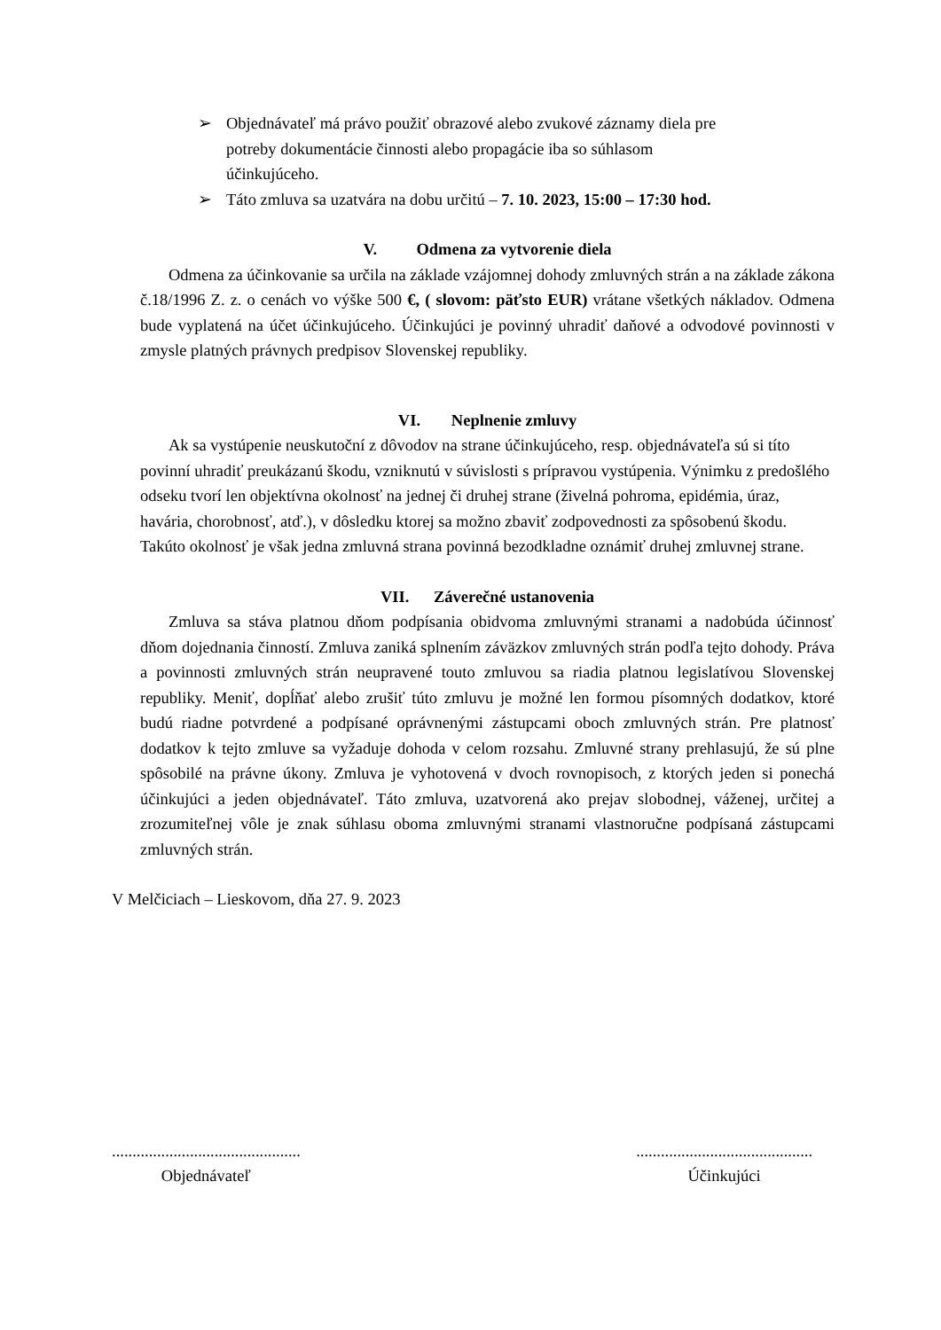➢ Objednávateľ má právo použiť obrazové alebo zvukové záznamy diela pre potreby dokumentácie činnosti alebo propagácie iba so súhlasom účinkujúceho.
➢ Táto zmluva sa uzatvára na dobu určitú – 7. 10. 2023, 15:00 – 17:30 hod.
V. Odmena za vytvorenie diela
Odmena za účinkovanie sa určila na základe vzájomnej dohody zmluvných strán a na základe zákona č.18/1996 Z. z. o cenách vo výške 500 €, ( slovom: päťsto EUR) vrátane všetkých nákladov. Odmena bude vyplatená na účet účinkujúceho. Účinkujúci je povinný uhradiť daňové a odvodové povinnosti v zmysle platných právnych predpisov Slovenskej republiky.
VI. Neplnenie zmluvy
Ak sa vystúpenie neuskutoční z dôvodov na strane účinkujúceho, resp. objednávateľa sú si títo povinní uhradiť preukázanú škodu, vzniknutú v súvislosti s prípravou vystúpenia. Výnimku z predošlého odseku tvorí len objektívna okolnosť na jednej či druhej strane (živelná pohroma, epidémia, úraz, havária, chorobnosť, atď.), v dôsledku ktorej sa možno zbaviť zodpovednosti za spôsobenú škodu. Takúto okolnosť je však jedna zmluvná strana povinná bezodkladne oznámiť druhej zmluvnej strane.
VII. Záverečné ustanovenia
Zmluva sa stáva platnou dňom podpísania obidvoma zmluvnými stranami a nadobúda účinnosť dňom dojednania činností. Zmluva zaniká splnením záväzkov zmluvných strán podľa tejto dohody. Práva a povinnosti zmluvných strán neupravené touto zmluvou sa riadia platnou legislatívou Slovenskej republiky. Meniť, dopĺňať alebo zrušiť túto zmluvu je možné len formou písomných dodatkov, ktoré budú riadne potvrdené a podpísané oprávnenými zástupcami oboch zmluvných strán. Pre platnosť dodatkov k tejto zmluve sa vyžaduje dohoda v celom rozsahu. Zmluvné strany prehlasujú, že sú plne spôsobilé na právne úkony. Zmluva je vyhotovená v dvoch rovnopisoch, z ktorých jeden si ponechá účinkujúci a jeden objednávateľ. Táto zmluva, uzatvorená ako prejav slobodnej, váženej, určitej a zrozumiteľnej vôle je znak súhlasu oboma zmluvnými stranami vlastnoručne podpísaná zástupcami zmluvných strán.
V Melčiciach – Lieskovom, dňa 27. 9. 2023
..............................................
Objednávateľ
...........................................
Účinkujúci